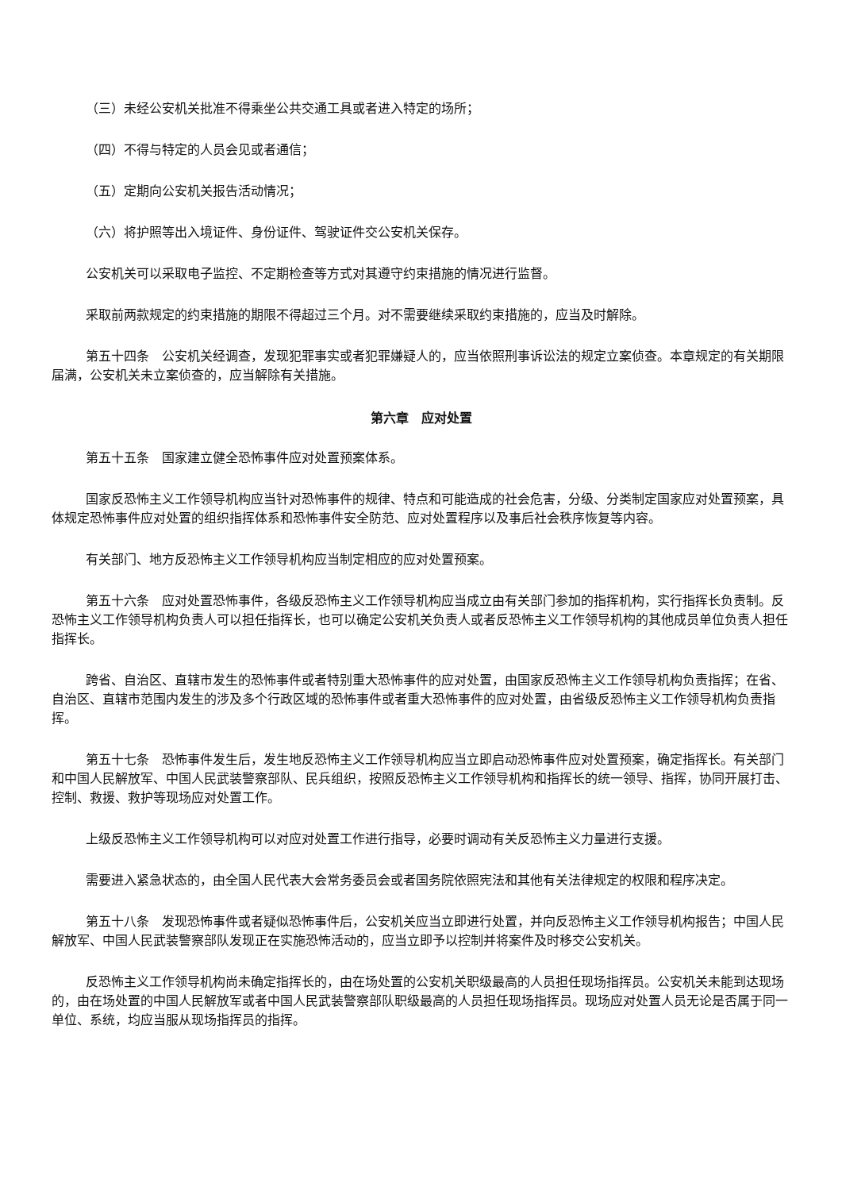（三）未经公安机关批准不得乘坐公共交通工具或者进入特定的场所；
（四）不得与特定的人员会见或者通信；
（五）定期向公安机关报告活动情况；
（六）将护照等出入境证件、身份证件、驾驶证件交公安机关保存。
公安机关可以采取电子监控、不定期检查等方式对其遵守约束措施的情况进行监督。
采取前两款规定的约束措施的期限不得超过三个月。对不需要继续采取约束措施的，应当及时解除。
第五十四条　公安机关经调查，发现犯罪事实或者犯罪嫌疑人的，应当依照刑事诉讼法的规定立案侦查。本章规定的有关期限届满，公安机关未立案侦查的，应当解除有关措施。
第六章　应对处置
第五十五条　国家建立健全恐怖事件应对处置预案体系。
国家反恐怖主义工作领导机构应当针对恐怖事件的规律、特点和可能造成的社会危害，分级、分类制定国家应对处置预案，具体规定恐怖事件应对处置的组织指挥体系和恐怖事件安全防范、应对处置程序以及事后社会秩序恢复等内容。
有关部门、地方反恐怖主义工作领导机构应当制定相应的应对处置预案。
第五十六条　应对处置恐怖事件，各级反恐怖主义工作领导机构应当成立由有关部门参加的指挥机构，实行指挥长负责制。反恐怖主义工作领导机构负责人可以担任指挥长，也可以确定公安机关负责人或者反恐怖主义工作领导机构的其他成员单位负责人担任指挥长。
跨省、自治区、直辖市发生的恐怖事件或者特别重大恐怖事件的应对处置，由国家反恐怖主义工作领导机构负责指挥；在省、自治区、直辖市范围内发生的涉及多个行政区域的恐怖事件或者重大恐怖事件的应对处置，由省级反恐怖主义工作领导机构负责指挥。
第五十七条　恐怖事件发生后，发生地反恐怖主义工作领导机构应当立即启动恐怖事件应对处置预案，确定指挥长。有关部门和中国人民解放军、中国人民武装警察部队、民兵组织，按照反恐怖主义工作领导机构和指挥长的统一领导、指挥，协同开展打击、控制、救援、救护等现场应对处置工作。
上级反恐怖主义工作领导机构可以对应对处置工作进行指导，必要时调动有关反恐怖主义力量进行支援。
需要进入紧急状态的，由全国人民代表大会常务委员会或者国务院依照宪法和其他有关法律规定的权限和程序决定。
第五十八条　发现恐怖事件或者疑似恐怖事件后，公安机关应当立即进行处置，并向反恐怖主义工作领导机构报告；中国人民解放军、中国人民武装警察部队发现正在实施恐怖活动的，应当立即予以控制并将案件及时移交公安机关。
反恐怖主义工作领导机构尚未确定指挥长的，由在场处置的公安机关职级最高的人员担任现场指挥员。公安机关未能到达现场的，由在场处置的中国人民解放军或者中国人民武装警察部队职级最高的人员担任现场指挥员。现场应对处置人员无论是否属于同一单位、系统，均应当服从现场指挥员的指挥。